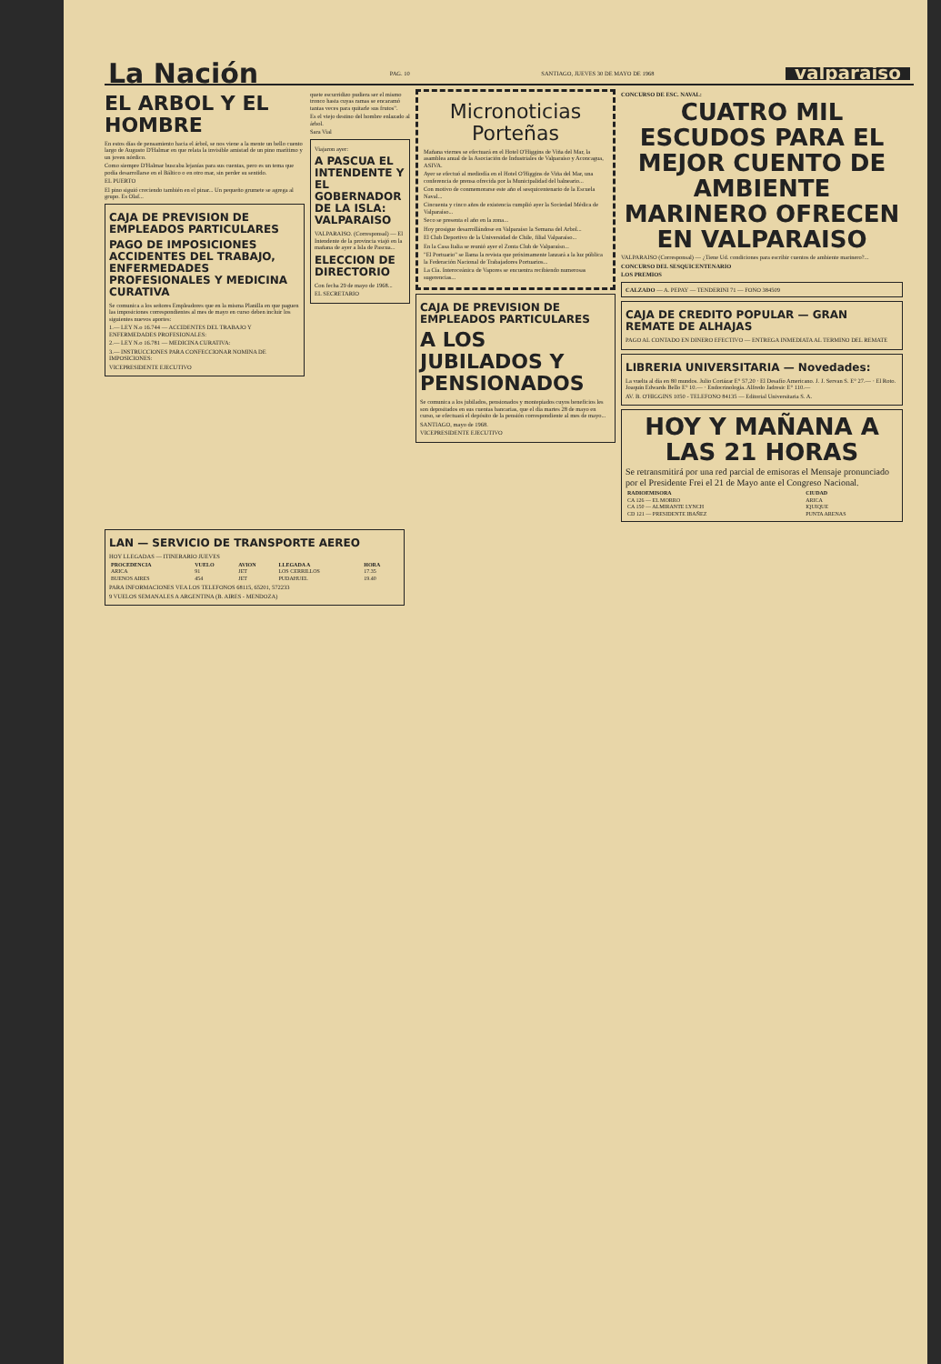La Nación PAG. 10 SANTIAGO, JUEVES 30 DE MAYO DE 1968 valparaiso
EL ARBOL Y EL HOMBRE
En estos días de pensamiento hacia el árbol, se nos viene a la mente un bello cuento largo de Augusto D'Halmar en que relata la invisible amistad de un pino marítimo y un joven nórdico.
Como siempre D'Halmar buscaba lejanías para sus cuentas, pero es un tema que podía desarrollarse en el Báltico o en otro mar, sin perder su sentido.
EL PUERTO
El pino siguió creciendo también en el pinar... Un pequeño grumete se agrega al grupo. Es Olaf...
CAJA DE PREVISION DE EMPLEADOS PARTICULARES
PAGO DE IMPOSICIONES ACCIDENTES DEL TRABAJO, ENFERMEDADES PROFESIONALES Y MEDICINA CURATIVA
Se comunica a los señores Empleadores que en la misma Planilla en que paguen las imposiciones correspondientes al mes de mayo en curso deben incluir los siguientes nuevos aportes:
1.— LEY N.o 16.744 — ACCIDENTES DEL TRABAJO Y ENFERMEDADES PROFESIONALES:
2.— LEY N.o 16.781 — MEDICINA CURATIVA:
3.— INSTRUCCIONES PARA CONFECCIONAR NOMINA DE IMPOSICIONES:
VICEPRESIDENTE EJECUTIVO
quete escurridizo pudiera ser el mismo tronco hasta cuyas ramas se encaramó tantas veces para quitarle sus frutos".
Es el viejo destino del hombre enlazado al árbol.
Sara Vial
Viajaron ayer:
A PASCUA EL INTENDENTE Y EL GOBERNADOR DE LA ISLA: VALPARAISO
VALPARAISO. (Corresponsal) — El Intendente de la provincia viajó en la mañana de ayer a Isla de Pascua...
ELECCION DE DIRECTORIO
Con fecha 29 de mayo de 1968...
EL SECRETARIO
Micronoticias Porteñas
Mañana viernes se efectuará en el Hotel O'Higgins de Viña del Mar, la asamblea anual de la Asociación de Industriales de Valparaíso y Aconcagua, ASIVA.
Ayer se efectuó al mediodía en el Hotel O'Higgins de Viña del Mar, una conferencia de prensa ofrecida por la Municipalidad del balneario...
Con motivo de conmemorarse este año el sesquicentenario de la Escuela Naval...
Cincuenta y cinco años de existencia cumplió ayer la Sociedad Médica de Valparaíso...
Seco se presenta el año en la zona...
Hoy prosigue desarrollándose en Valparaíso la Semana del Arbol...
El Club Deportivo de la Universidad de Chile, filial Valparaíso...
En la Casa Italia se reunió ayer el Zonta Club de Valparaíso...
"El Portuario" se llama la revista que próximamente lanzará a la luz pública la Federación Nacional de Trabajadores Portuarios...
La Cía. Interoceánica de Vapores se encuentra recibiendo numerosas sugerencias...
CAJA DE PREVISION DE EMPLEADOS PARTICULARES
A LOS JUBILADOS Y PENSIONADOS
Se comunica a los jubilados, pensionados y montepiados cuyos beneficios les son depositados en sus cuentas bancarias, que el día martes 28 de mayo en curso, se efectuará el depósito de la pensión correspondiente al mes de mayo...
SANTIAGO, mayo de 1968.
VICEPRESIDENTE EJECUTIVO
CONCURSO DE ESC. NAVAL:
CUATRO MIL ESCUDOS PARA EL MEJOR CUENTO DE AMBIENTE MARINERO OFRECEN EN VALPARAISO
VALPARAISO (Corresponsal) — ¿Tiene Ud. condiciones para escribir cuentos de ambiente marinero?...
CONCURSO DEL SESQUICENTENARIO
LOS PREMIOS
CALZADO — A. PEPAY — TENDERINI 71 — FONO 384509
CAJA DE CREDITO POPULAR — GRAN REMATE DE ALHAJAS
PAGO AL CONTADO EN DINERO EFECTIVO — ENTREGA INMEDIATA AL TERMINO DEL REMATE
LIBRERIA UNIVERSITARIA — Novedades:
La vuelta al día en 80 mundos. Julio Cortázar E° 57,20 · El Desafío Americano. J. J. Servan S. E° 27.— · El Roto. Joaquín Edwards Bello E° 10.— · Endocrinología. Alfredo Jadresic E° 110.—
AV. B. O'HIGGINS 1050 - TELEFONO 84135 — Editorial Universitaria S. A.
HOY Y MAÑANA A LAS 21 HORAS
Se retransmitirá por una red parcial de emisoras el Mensaje pronunciado por el Presidente Frei el 21 de Mayo ante el Congreso Nacional.
| RADIOEMISORA | CIUDAD |
| --- | --- |
| CA 126 — EL MORRO | ARICA |
| CA 150 — ALMIRANTE LYNCH | IQUIQUE |
| CD 121 — PRESIDENTE IBAÑEZ | PUNTA ARENAS |
LAN — SERVICIO DE TRANSPORTE AEREO
HOY LLEGADAS — ITINERARIO JUEVES
| PROCEDENCIA | VUELO | AVION | LLEGADA A | HORA |
| --- | --- | --- | --- | --- |
| ARICA | 91 | JET | LOS CERRILLOS | 17.35 |
| BUENOS AIRES | 454 | JET | PUDAHUEL | 19.40 |
PARA INFORMACIONES VEA LOS TELEFONOS 68115, 65201, 572233
9 VUELOS SEMANALES A ARGENTINA (B. AIRES - MENDOZA)